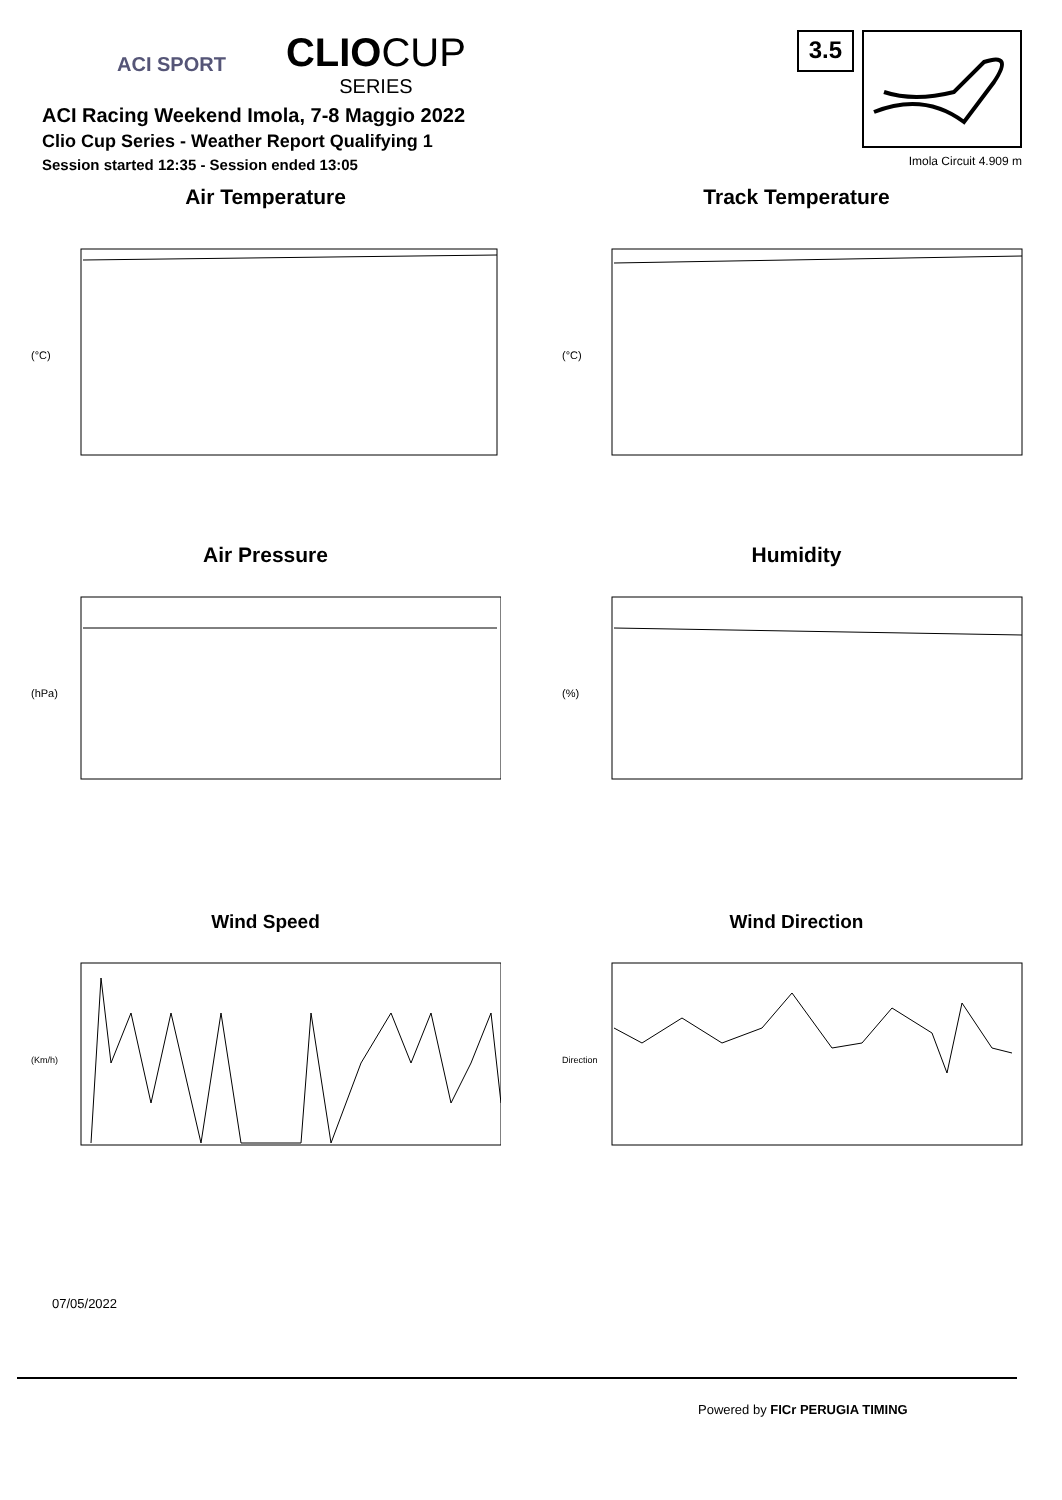ACI SPORT
CLIO CUP
SERIES
ACI Racing Weekend Imola, 7-8 Maggio 2022
Clio Cup Series - Weather Report Qualifying 1
Session started 12:35 - Session ended 13:05
3.5
Imola Circuit 4.909 m
Air Temperature
(°C)
Track Temperature
(°C)
Air Pressure
(hPa)
Humidity
(%)
Wind Speed
(Km/h)
Wind Direction
Direction
07/05/2022
Powered by FICr PERUGIA TIMING